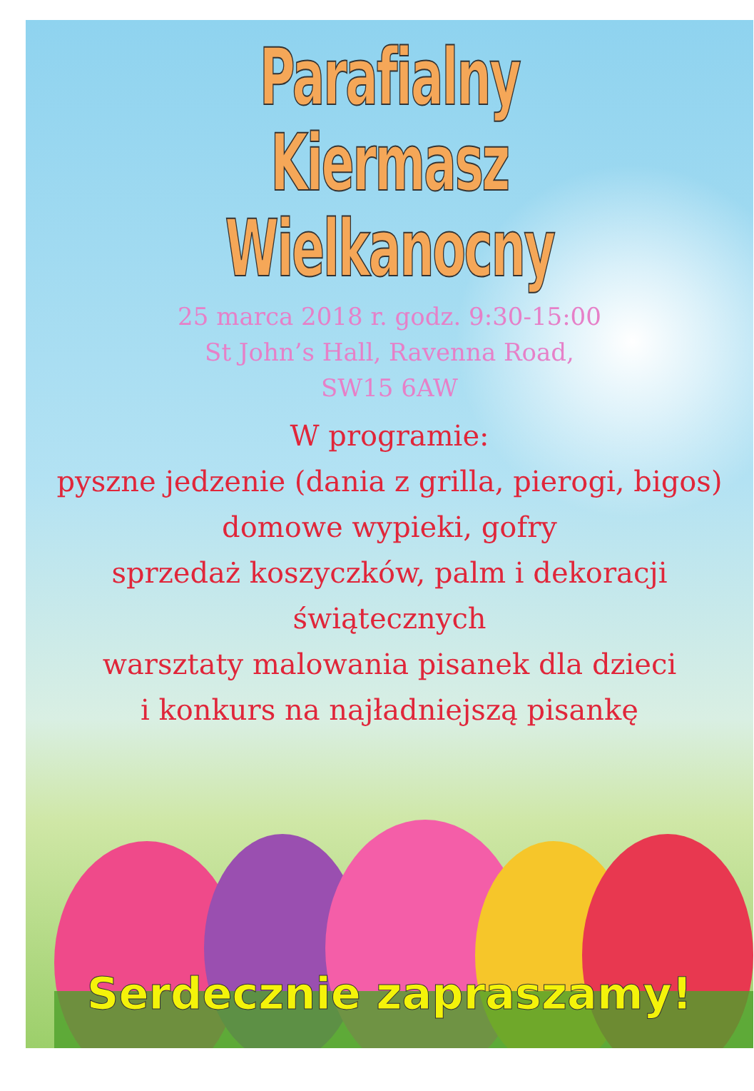Parafialny
Kiermasz Wielkanocny
25 marca 2018 r. godz. 9:30-15:00
St John’s Hall, Ravenna Road,
SW15 6AW
W programie:
pyszne jedzenie (dania z grilla, pierogi, bigos)
domowe wypieki, gofry
sprzedaż koszyczków, palm i dekoracji świątecznych
warsztaty malowania pisanek dla dzieci
i konkurs na najładniejszą pisankę
Serdecznie zapraszamy!